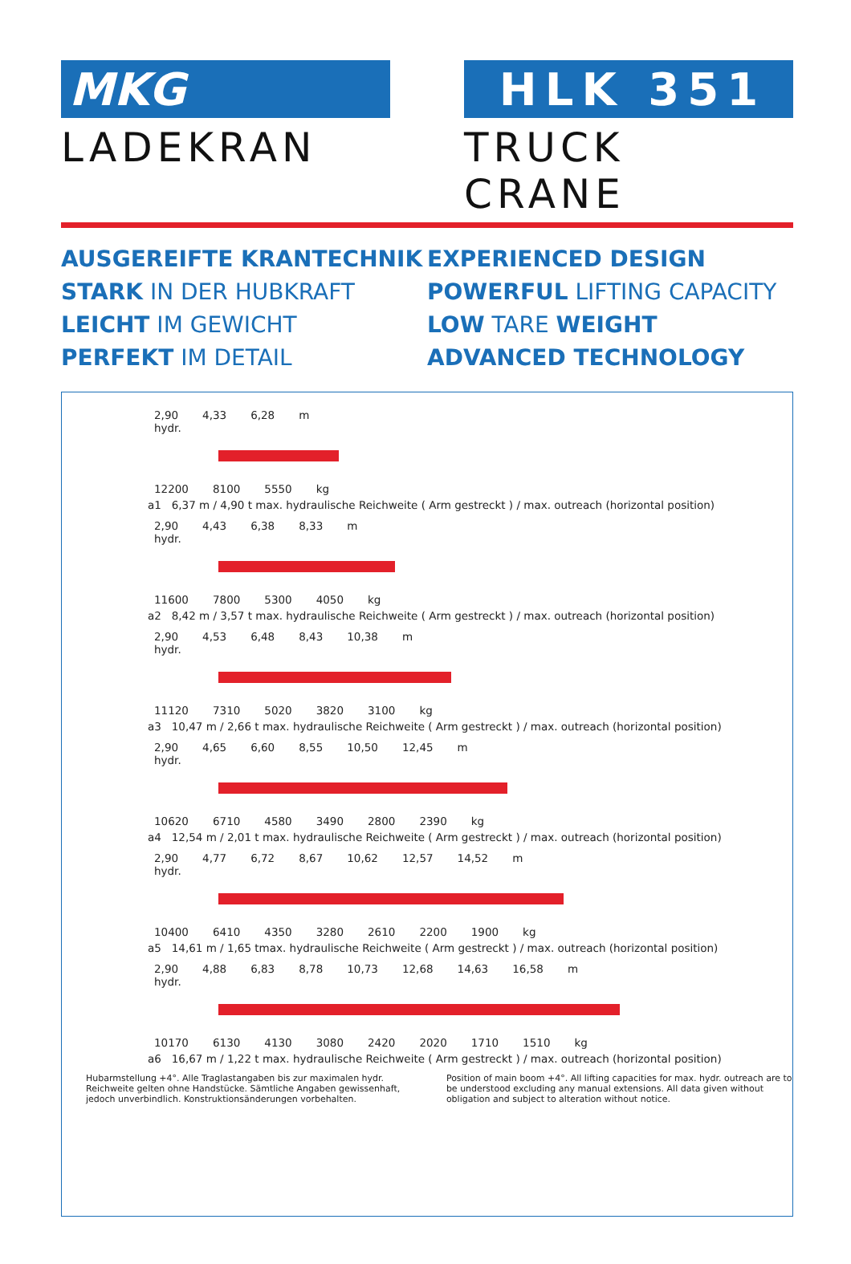MKG
LADEKRAN
HLK 351
TRUCK CRANE
AUSGEREIFTE KRANTECHNIK
STARK IN DER HUBKRAFT
LEICHT IM GEWICHT
PERFEKT IM DETAIL
EXPERIENCED DESIGN
POWERFUL LIFTING CAPACITY
LOW TARE WEIGHT
ADVANCED TECHNOLOGY
2,90 4,33 6,28 m
hydr.
12200 8100 5550 kg
a1 6,37 m / 4,90 t max. hydraulische Reichweite ( Arm gestreckt ) / max. outreach (horizontal position)
2,90 4,43 6,38 8,33 m
hydr.
11600 7800 5300 4050 kg
a2 8,42 m / 3,57 t max. hydraulische Reichweite ( Arm gestreckt ) / max. outreach (horizontal position)
2,90 4,53 6,48 8,43 10,38 m
hydr.
11120 7310 5020 3820 3100 kg
a3 10,47 m / 2,66 t max. hydraulische Reichweite ( Arm gestreckt ) / max. outreach (horizontal position)
2,90 4,65 6,60 8,55 10,50 12,45 m
hydr.
10620 6710 4580 3490 2800 2390 kg
a4 12,54 m / 2,01 t max. hydraulische Reichweite ( Arm gestreckt ) / max. outreach (horizontal position)
2,90 4,77 6,72 8,67 10,62 12,57 14,52 m
hydr.
10400 6410 4350 3280 2610 2200 1900 kg
a5 14,61 m / 1,65 tmax. hydraulische Reichweite ( Arm gestreckt ) / max. outreach (horizontal position)
2,90 4,88 6,83 8,78 10,73 12,68 14,63 16,58 m
hydr.
10170 6130 4130 3080 2420 2020 1710 1510 kg
a6 16,67 m / 1,22 t max. hydraulische Reichweite ( Arm gestreckt ) / max. outreach (horizontal position)
Hubarmstellung +4°. Alle Traglastangaben bis zur maximalen hydr. Reichweite gelten ohne Handstücke. Sämtliche Angaben gewissenhaft, jedoch unverbindlich. Konstruktionsänderungen vorbehalten.
Position of main boom +4°. All lifting capacities for max. hydr. outreach are to be understood excluding any manual extensions. All data given without obligation and subject to alteration without notice.